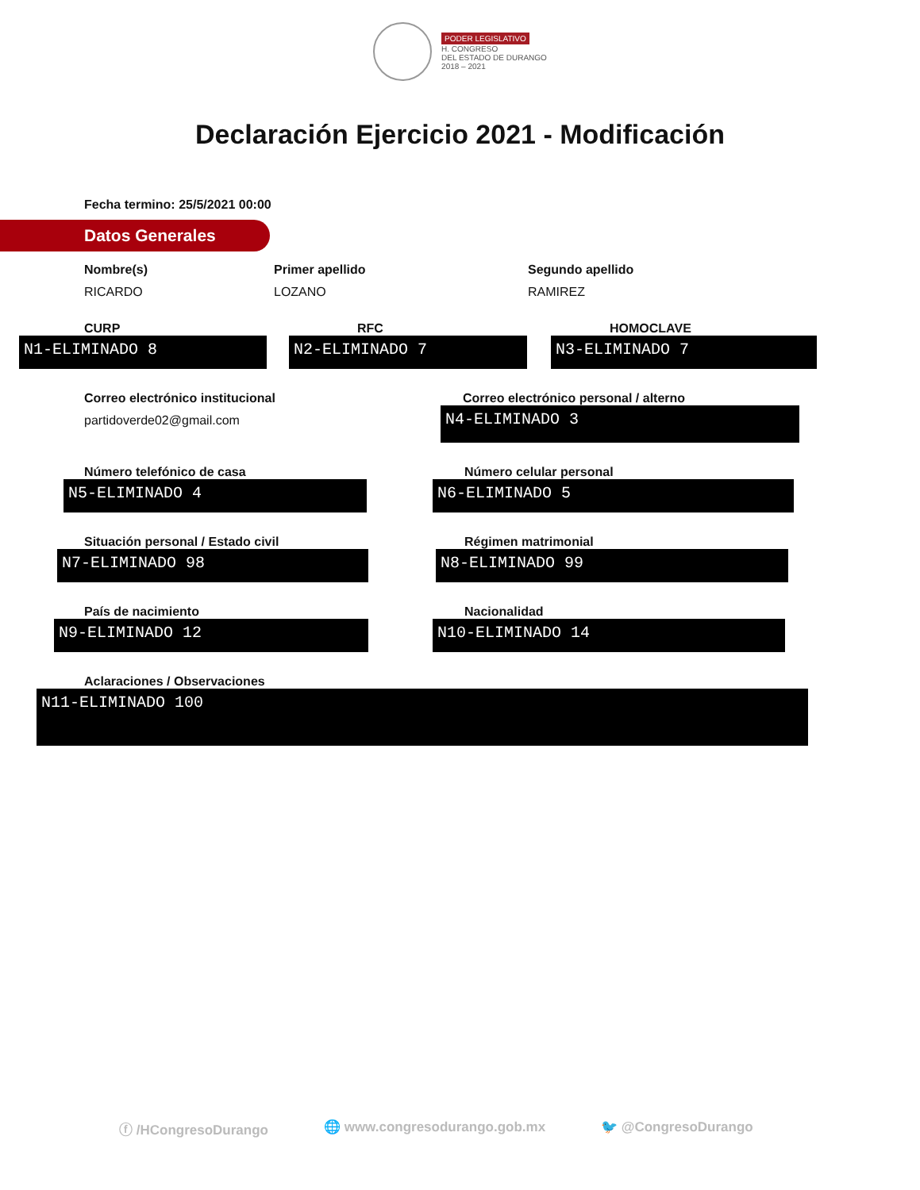PODER LEGISLATIVO
H. CONGRESO
DEL ESTADO DE DURANGO
2018 – 2021
Declaración Ejercicio 2021 - Modificación
Fecha termino: 25/5/2021 00:00
Datos Generales
Nombre(s)
RICARDO
Primer apellido
LOZANO
Segundo apellido
RAMIREZ
CURP
N1-ELIMINADO 8
RFC
N2-ELIMINADO 7
HOMOCLAVE
N3-ELIMINADO 7
Correo electrónico institucional
partidoverde02@gmail.com
Correo electrónico personal / alterno
N4-ELIMINADO 3
Número telefónico de casa
N5-ELIMINADO 4
Número celular personal
N6-ELIMINADO 5
Situación personal / Estado civil
N7-ELIMINADO 98
Régimen matrimonial
N8-ELIMINADO 99
País de nacimiento
N9-ELIMINADO 12
Nacionalidad
N10-ELIMINADO 14
Aclaraciones / Observaciones
N11-ELIMINADO 100
ⓕ /HCongresoDurango 🌐 www.congresodurango.gob.mx 🐦 @CongresoDurango